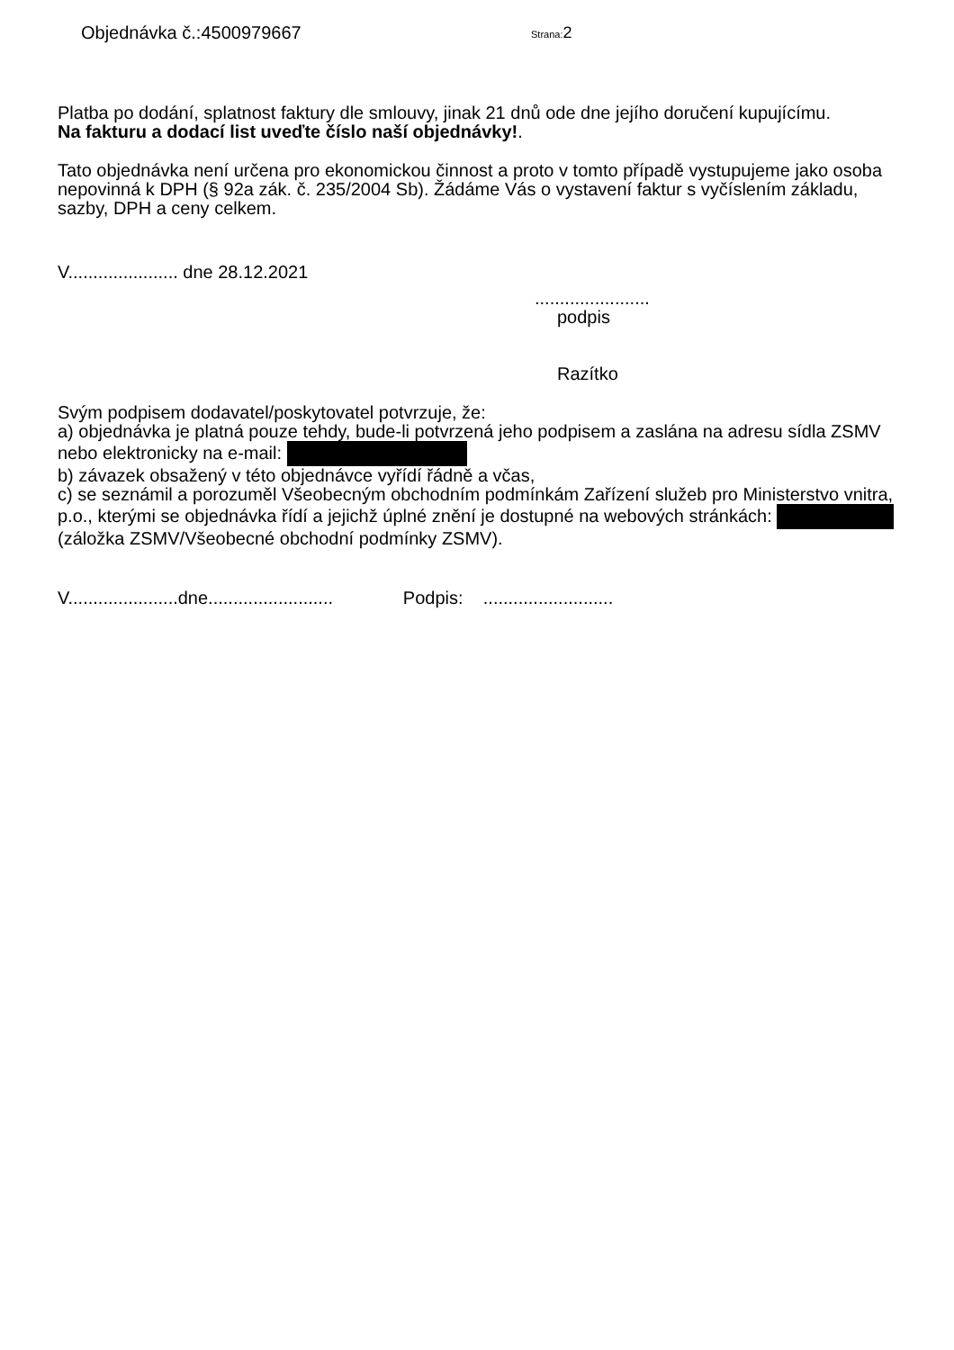Objednávka č.:4500979667
Strana:2
Platba po dodání, splatnost faktury dle smlouvy, jinak 21 dnů ode dne jejího doručení kupujícímu.
Na fakturu a dodací list uveďte číslo naší objednávky!.
Tato objednávka není určena pro ekonomickou činnost a proto v tomto případě vystupujeme jako osoba nepovinná k DPH (§ 92a zák. č. 235/2004 Sb). Žádáme Vás o vystavení faktur s vyčíslením základu, sazby, DPH a ceny celkem.
V...................... dne 28.12.2021
.......................
podpis
Razítko
Svým podpisem dodavatel/poskytovatel potvrzuje, že:
a) objednávka je platná pouze tehdy, bude-li potvrzená jeho podpisem a zaslána na adresu sídla ZSMV nebo elektronicky na e-mail:
b) závazek obsažený v této objednávce vyřídí řádně a včas,
c) se seznámil a porozuměl Všeobecným obchodním podmínkám Zařízení služeb pro Ministerstvo vnitra, p.o., kterými se objednávka řídí a jejichž úplné znění je dostupné na webových stránkách: (záložka ZSMV/Všeobecné obchodní podmínky ZSMV).
V......................dne......................... Podpis: ..........................